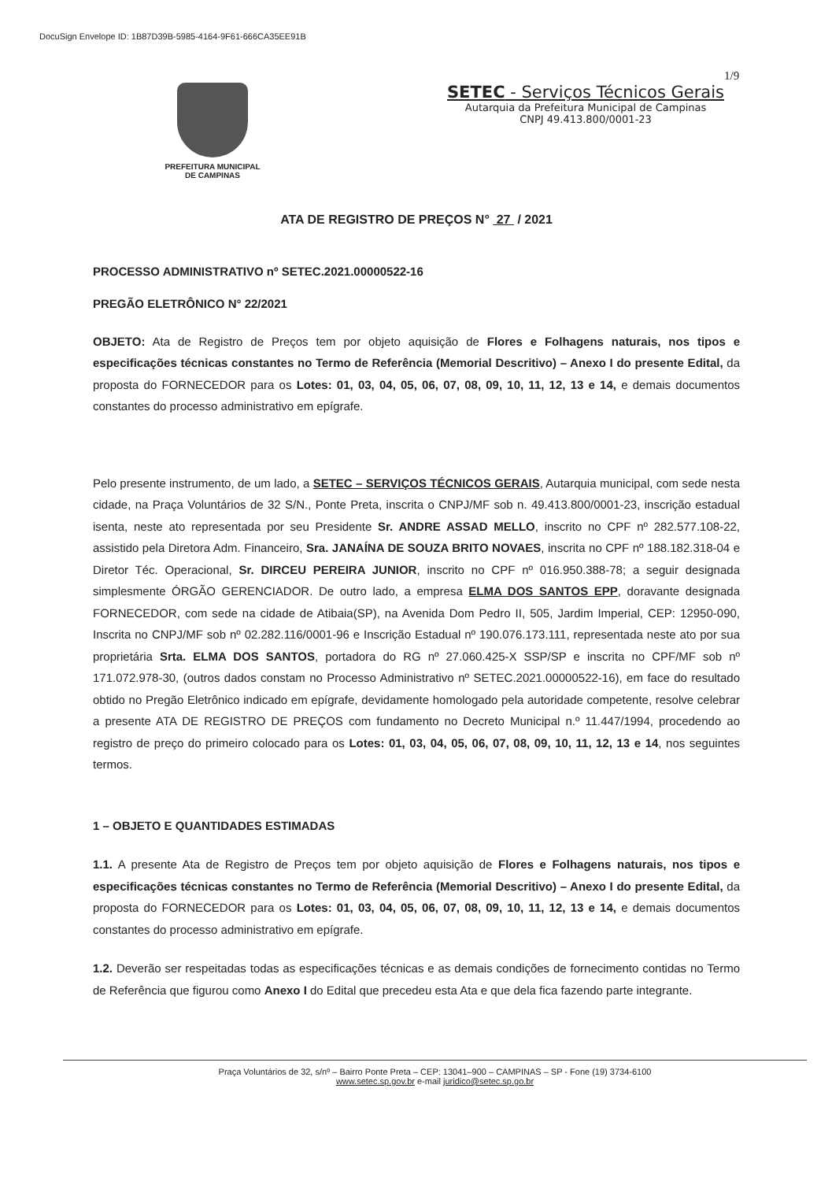DocuSign Envelope ID: 1B87D39B-5985-4164-9F61-666CA35EE91B
1/9
PREFEITURA MUNICIPAL
DE CAMPINAS
SETEC - Serviços Técnicos Gerais
Autarquia da Prefeitura Municipal de Campinas
CNPJ 49.413.800/0001-23
ATA DE REGISTRO DE PREÇOS N° 27 / 2021
PROCESSO ADMINISTRATIVO nº SETEC.2021.00000522-16
PREGÃO ELETRÔNICO N° 22/2021
OBJETO: Ata de Registro de Preços tem por objeto aquisição de Flores e Folhagens naturais, nos tipos e especificações técnicas constantes no Termo de Referência (Memorial Descritivo) – Anexo I do presente Edital, da proposta do FORNECEDOR para os Lotes: 01, 03, 04, 05, 06, 07, 08, 09, 10, 11, 12, 13 e 14, e demais documentos constantes do processo administrativo em epígrafe.
Pelo presente instrumento, de um lado, a SETEC – SERVIÇOS TÉCNICOS GERAIS, Autarquia municipal, com sede nesta cidade, na Praça Voluntários de 32 S/N., Ponte Preta, inscrita o CNPJ/MF sob n. 49.413.800/0001-23, inscrição estadual isenta, neste ato representada por seu Presidente Sr. ANDRE ASSAD MELLO, inscrito no CPF nº 282.577.108-22, assistido pela Diretora Adm. Financeiro, Sra. JANAÍNA DE SOUZA BRITO NOVAES, inscrita no CPF nº 188.182.318-04 e Diretor Téc. Operacional, Sr. DIRCEU PEREIRA JUNIOR, inscrito no CPF nº 016.950.388-78; a seguir designada simplesmente ÓRGÃO GERENCIADOR. De outro lado, a empresa ELMA DOS SANTOS EPP, doravante designada FORNECEDOR, com sede na cidade de Atibaia(SP), na Avenida Dom Pedro II, 505, Jardim Imperial, CEP: 12950-090, Inscrita no CNPJ/MF sob nº 02.282.116/0001-96 e Inscrição Estadual nº 190.076.173.111, representada neste ato por sua proprietária Srta. ELMA DOS SANTOS, portadora do RG nº 27.060.425-X SSP/SP e inscrita no CPF/MF sob nº 171.072.978-30, (outros dados constam no Processo Administrativo nº SETEC.2021.00000522-16), em face do resultado obtido no Pregão Eletrônico indicado em epígrafe, devidamente homologado pela autoridade competente, resolve celebrar a presente ATA DE REGISTRO DE PREÇOS com fundamento no Decreto Municipal n.º 11.447/1994, procedendo ao registro de preço do primeiro colocado para os Lotes: 01, 03, 04, 05, 06, 07, 08, 09, 10, 11, 12, 13 e 14, nos seguintes termos.
1 – OBJETO E QUANTIDADES ESTIMADAS
1.1. A presente Ata de Registro de Preços tem por objeto aquisição de Flores e Folhagens naturais, nos tipos e especificações técnicas constantes no Termo de Referência (Memorial Descritivo) – Anexo I do presente Edital, da proposta do FORNECEDOR para os Lotes: 01, 03, 04, 05, 06, 07, 08, 09, 10, 11, 12, 13 e 14, e demais documentos constantes do processo administrativo em epígrafe.
1.2. Deverão ser respeitadas todas as especificações técnicas e as demais condições de fornecimento contidas no Termo de Referência que figurou como Anexo I do Edital que precedeu esta Ata e que dela fica fazendo parte integrante.
Praça Voluntários de 32, s/nº – Bairro Ponte Preta – CEP: 13041–900 – CAMPINAS – SP - Fone (19) 3734-6100
www.setec.sp.gov.br e-mail juridico@setec.sp.go.br